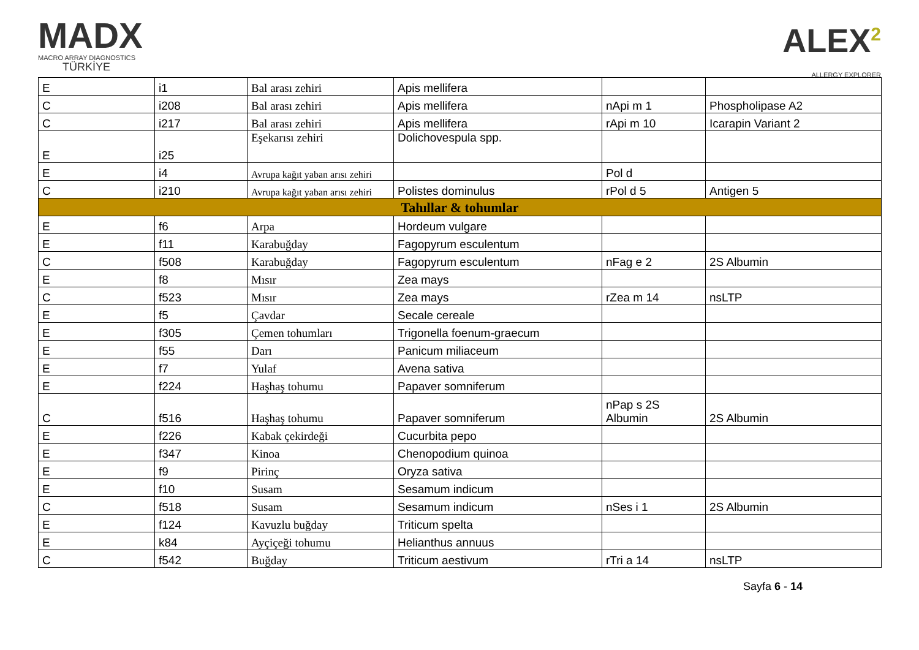MADX
MACRO ARRAY DIAGNOSTICS
TÜRKİYE
ALEX<sup>2</sup>
ALLERGY EXPLORER
| E | i1 | Bal arası zehiri | Apis mellifera | | |
| C | i208 | Bal arası zehiri | Apis mellifera | nApi m 1 | Phospholipase A2 |
| C | i217 | Bal arası zehiri | Apis mellifera | rApi m 10 | Icarapin Variant 2 |
| E | i25 | Eşekarısı zehiri | Dolichovespula spp. | | |
| E | i4 | Avrupa kağıt yaban arısı zehiri | | Pol d | |
| C | i210 | Avrupa kağıt yaban arısı zehiri | Polistes dominulus | rPol d 5 | Antigen 5 |
| Tahıllar & tohumlar | | | | | |
| E | f6 | Arpa | Hordeum vulgare | | |
| E | f11 | Karabuğday | Fagopyrum esculentum | | |
| C | f508 | Karabuğday | Fagopyrum esculentum | nFag e 2 | 2S Albumin |
| E | f8 | Mısır | Zea mays | | |
| C | f523 | Mısır | Zea mays | rZea m 14 | nsLTP |
| E | f5 | Çavdar | Secale cereale | | |
| E | f305 | Çemen tohumları | Trigonella foenum-graecum | | |
| E | f55 | Darı | Panicum miliaceum | | |
| E | f7 | Yulaf | Avena sativa | | |
| E | f224 | Haşhaş tohumu | Papaver somniferum | | |
| C | f516 | Haşhaş tohumu | Papaver somniferum | nPap s 2S Albumin | 2S Albumin |
| E | f226 | Kabak çekirdeği | Cucurbita pepo | | |
| E | f347 | Kinoa | Chenopodium quinoa | | |
| E | f9 | Pirinç | Oryza sativa | | |
| E | f10 | Susam | Sesamum indicum | | |
| C | f518 | Susam | Sesamum indicum | nSes i 1 | 2S Albumin |
| E | f124 | Kavuzlu buğday | Triticum spelta | | |
| E | k84 | Ayçiçeği tohumu | Helianthus annuus | | |
| C | f542 | Buğday | Triticum aestivum | rTri a 14 | nsLTP |
Sayfa 6 - 14